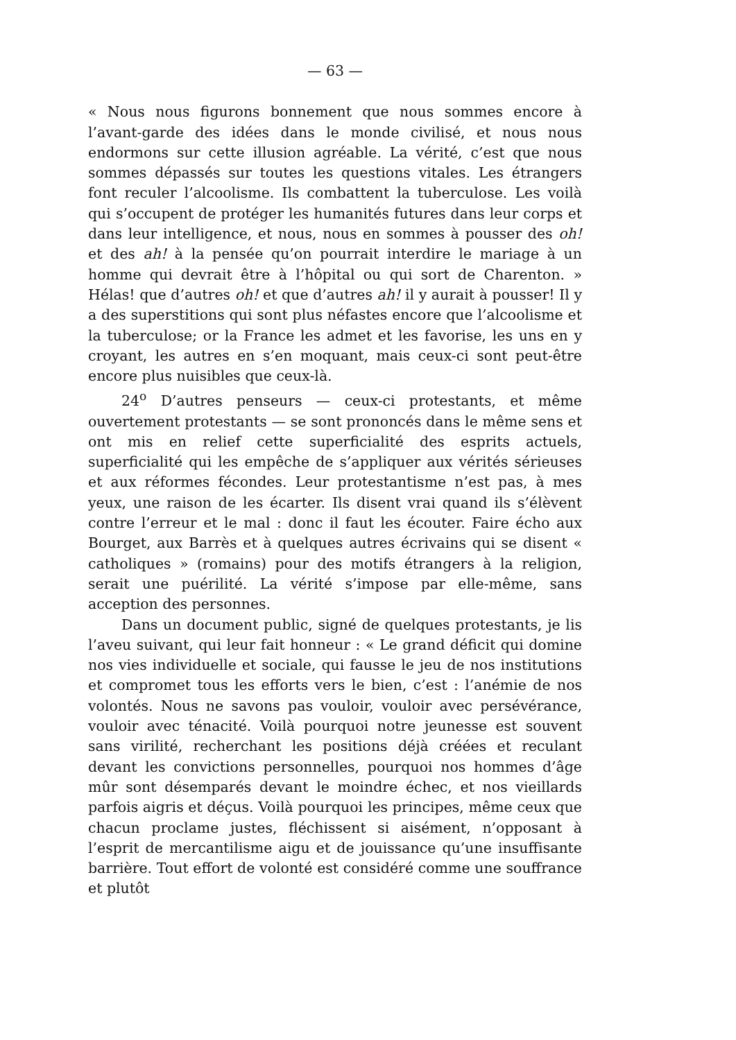— 63 —
« Nous nous figurons bonnement que nous sommes encore à l’avant-garde des idées dans le monde civilisé, et nous nous endormons sur cette illusion agréable. La vérité, c’est que nous sommes dépassés sur toutes les questions vitales. Les étrangers font reculer l’alcoolisme. Ils combattent la tuberculose. Les voilà qui s’occupent de protéger les humanités futures dans leur corps et dans leur intelligence, et nous, nous en sommes à pousser des oh! et des ah! à la pensée qu’on pourrait interdire le mariage à un homme qui devrait être à l’hôpital ou qui sort de Charenton. » Hélas! que d’autres oh! et que d’autres ah! il y aurait à pousser! Il y a des superstitions qui sont plus néfastes encore que l’alcoolisme et la tuberculose; or la France les admet et les favorise, les uns en y croyant, les autres en s’en moquant, mais ceux-ci sont peut-être encore plus nuisibles que ceux-là.
24<sup>o</sup> D’autres penseurs — ceux-ci protestants, et même ouvertement protestants — se sont prononcés dans le même sens et ont mis en relief cette superficialité des esprits actuels, superficialité qui les empêche de s’appliquer aux vérités sérieuses et aux réformes fécondes. Leur protestantisme n’est pas, à mes yeux, une raison de les écarter. Ils disent vrai quand ils s’élèvent contre l’erreur et le mal : donc il faut les écouter. Faire écho aux Bourget, aux Barrès et à quelques autres écrivains qui se disent « catholiques » (romains) pour des motifs étrangers à la religion, serait une puérilité. La vérité s’impose par elle-même, sans acception des personnes.
Dans un document public, signé de quelques protestants, je lis l’aveu suivant, qui leur fait honneur : « Le grand déficit qui domine nos vies individuelle et sociale, qui fausse le jeu de nos institutions et compromet tous les efforts vers le bien, c’est : l’anémie de nos volontés. Nous ne savons pas vouloir, vouloir avec persévérance, vouloir avec ténacité. Voilà pourquoi notre jeunesse est souvent sans virilité, recherchant les positions déjà créées et reculant devant les convictions personnelles, pourquoi nos hommes d’âge mûr sont désemparés devant le moindre échec, et nos vieillards parfois aigris et déçus. Voilà pourquoi les principes, même ceux que chacun proclame justes, fléchissent si aisément, n’opposant à l’esprit de mercantilisme aigu et de jouissance qu’une insuffisante barrière. Tout effort de volonté est considéré comme une souffrance et plutôt